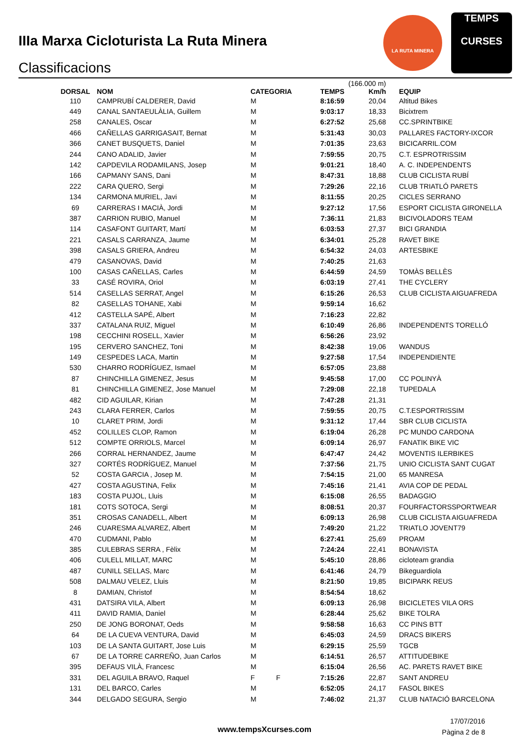IIIa Marxa Cicloturista La Ruta Minera
Classificacions
LA RUTA MINERA
TEMPS
CURSES
| DORSAL | NOM | CATEGORIA | TEMPS | (166.000 m) Km/h | EQUIP |
| --- | --- | --- | --- | --- | --- |
| 110 | CAMPRUBÍ CALDERER, David | M | 8:16:59 | 20,04 | Altitud Bikes |
| 449 | CANAL SANTAEULÀLIA, Guillem | M | 9:03:17 | 18,33 | Bicixtrem |
| 258 | CANALES, Oscar | M | 6:27:52 | 25,68 | CC.SPRINTBIKE |
| 466 | CAÑELLAS GARRIGASAIT, Bernat | M | 5:31:43 | 30,03 | PALLARES FACTORY-IXCOR |
| 366 | CANET BUSQUETS, Daniel | M | 7:01:35 | 23,63 | BICICARRIL.COM |
| 244 | CANO ADALID, Javier | M | 7:59:55 | 20,75 | C.T. ESPROTRISSIM |
| 142 | CAPDEVILA RODAMILANS, Josep | M | 9:01:21 | 18,40 | A. C. INDEPENDENTS |
| 166 | CAPMANY SANS, Dani | M | 8:47:31 | 18,88 | CLUB CICLISTA RUBÍ |
| 222 | CARA QUERO, Sergi | M | 7:29:26 | 22,16 | CLUB TRIATLÓ PARETS |
| 134 | CARMONA MURIEL, Javi | M | 8:11:55 | 20,25 | CICLES SERRANO |
| 69 | CARRERAS I MACIÀ, Jordi | M | 9:27:12 | 17,56 | ESPORT CICLISTA GIRONELLA |
| 387 | CARRION RUBIO, Manuel | M | 7:36:11 | 21,83 | BICIVOLADORS TEAM |
| 114 | CASAFONT GUITART, Martí | M | 6:03:53 | 27,37 | BICI GRANDIA |
| 221 | CASALS CARRANZA, Jaume | M | 6:34:01 | 25,28 | RAVET BIKE |
| 398 | CASALS GRIERA, Andreu | M | 6:54:32 | 24,03 | ARTESBIKE |
| 479 | CASANOVAS, David | M | 7:40:25 | 21,63 | |
| 100 | CASAS CAÑELLAS, Carles | M | 6:44:59 | 24,59 | TOMÀS BELLÈS |
| 33 | CASÉ ROVIRA, Oriol | M | 6:03:19 | 27,41 | THE CYCLERY |
| 514 | CASELLAS SERRAT, Angel | M | 6:15:26 | 26,53 | CLUB CICLISTA AIGUAFREDA |
| 82 | CASELLAS TOHANE, Xabi | M | 9:59:14 | 16,62 | |
| 412 | CASTELLA SAPÉ, Albert | M | 7:16:23 | 22,82 | |
| 337 | CATALANA RUIZ, Miguel | M | 6:10:49 | 26,86 | INDEPENDENTS TORELLÓ |
| 198 | CECCHINI ROSELL, Xavier | M | 6:56:26 | 23,92 | |
| 195 | CERVERO SANCHEZ, Toni | M | 8:42:38 | 19,06 | WANDUS |
| 149 | CESPEDES LACA, Martin | M | 9:27:58 | 17,54 | INDEPENDIENTE |
| 530 | CHARRO RODRÍGUEZ, Ismael | M | 6:57:05 | 23,88 | |
| 87 | CHINCHILLA GIMENEZ, Jesus | M | 9:45:58 | 17,00 | CC POLINYÀ |
| 81 | CHINCHILLA GIMENEZ, Jose Manuel | M | 7:29:08 | 22,18 | TUPEDALA |
| 482 | CID AGUILAR, Kirian | M | 7:47:28 | 21,31 | |
| 243 | CLARA FERRER, Carlos | M | 7:59:55 | 20,75 | C.T.ESPORTRISSIM |
| 10 | CLARET PRIM, Jordi | M | 9:31:12 | 17,44 | SBR CLUB CICLISTA |
| 452 | COLILLES CLOP, Ramon | M | 6:19:04 | 26,28 | PC MUNDO CARDONA |
| 512 | COMPTE ORRIOLS, Marcel | M | 6:09:14 | 26,97 | FANATIK BIKE VIC |
| 266 | CORRAL HERNANDEZ, Jaume | M | 6:47:47 | 24,42 | MOVENTIS ILERBIKES |
| 327 | CORTÉS RODRÍGUEZ, Manuel | M | 7:37:56 | 21,75 | UNIO CICLISTA SANT CUGAT |
| 52 | COSTA GARCIA , Josep M. | M | 7:54:15 | 21,00 | 65 MANRESA |
| 427 | COSTA AGUSTINA, Felix | M | 7:45:16 | 21,41 | AVIA COP DE PEDAL |
| 183 | COSTA PUJOL, Lluis | M | 6:15:08 | 26,55 | BADAGGIO |
| 181 | COTS SOTOCA, Sergi | M | 8:08:51 | 20,37 | FOURFACTORSSPORTWEAR |
| 351 | CROSAS CANADELL, Albert | M | 6:09:13 | 26,98 | CLUB CICLISTA AIGUAFREDA |
| 246 | CUARESMA ALVAREZ, Albert | M | 7:49:20 | 21,22 | TRIATLO JOVENT79 |
| 470 | CUDMANI, Pablo | M | 6:27:41 | 25,69 | PROAM |
| 385 | CULEBRAS SERRA , Fèlix | M | 7:24:24 | 22,41 | BONAVISTA |
| 406 | CULELL MILLAT, MARC | M | 5:45:10 | 28,86 | cicloteam grandia |
| 487 | CUNILL SELLAS, Marc | M | 6:41:46 | 24,79 | Bikeguardiola |
| 508 | DALMAU VELEZ, Lluis | M | 8:21:50 | 19,85 | BICIPARK REUS |
| 8 | DAMIAN, Christof | M | 8:54:54 | 18,62 | |
| 431 | DATSIRA VILA, Albert | M | 6:09:13 | 26,98 | BICICLETES VILA ORS |
| 411 | DAVID RAMIA, Daniel | M | 6:28:44 | 25,62 | BIKE TOLRA |
| 250 | DE JONG BORONAT, Oeds | M | 9:58:58 | 16,63 | CC PINS BTT |
| 64 | DE LA CUEVA VENTURA, David | M | 6:45:03 | 24,59 | DRACS BIKERS |
| 103 | DE LA SANTA GUITART, Jose Luis | M | 6:29:15 | 25,59 | TGCB |
| 67 | DE LA TORRE CARREÑO, Juan Carlos | M | 6:14:51 | 26,57 | ATTITUDEBIKE |
| 395 | DEFAUS VILÀ, Francesc | M | 6:15:04 | 26,56 | AC. PARETS RAVET BIKE |
| 331 | DEL AGUILA BRAVO, Raquel | F F | 7:15:26 | 22,87 | SANT ANDREU |
| 131 | DEL BARCO, Carles | M | 6:52:05 | 24,17 | FASOL BIKES |
| 344 | DELGADO SEGURA, Sergio | M | 7:46:02 | 21,37 | CLUB NATACIÓ BARCELONA |
www.tempsXcurses.com
17/07/2016
Pàgina 2 de 8